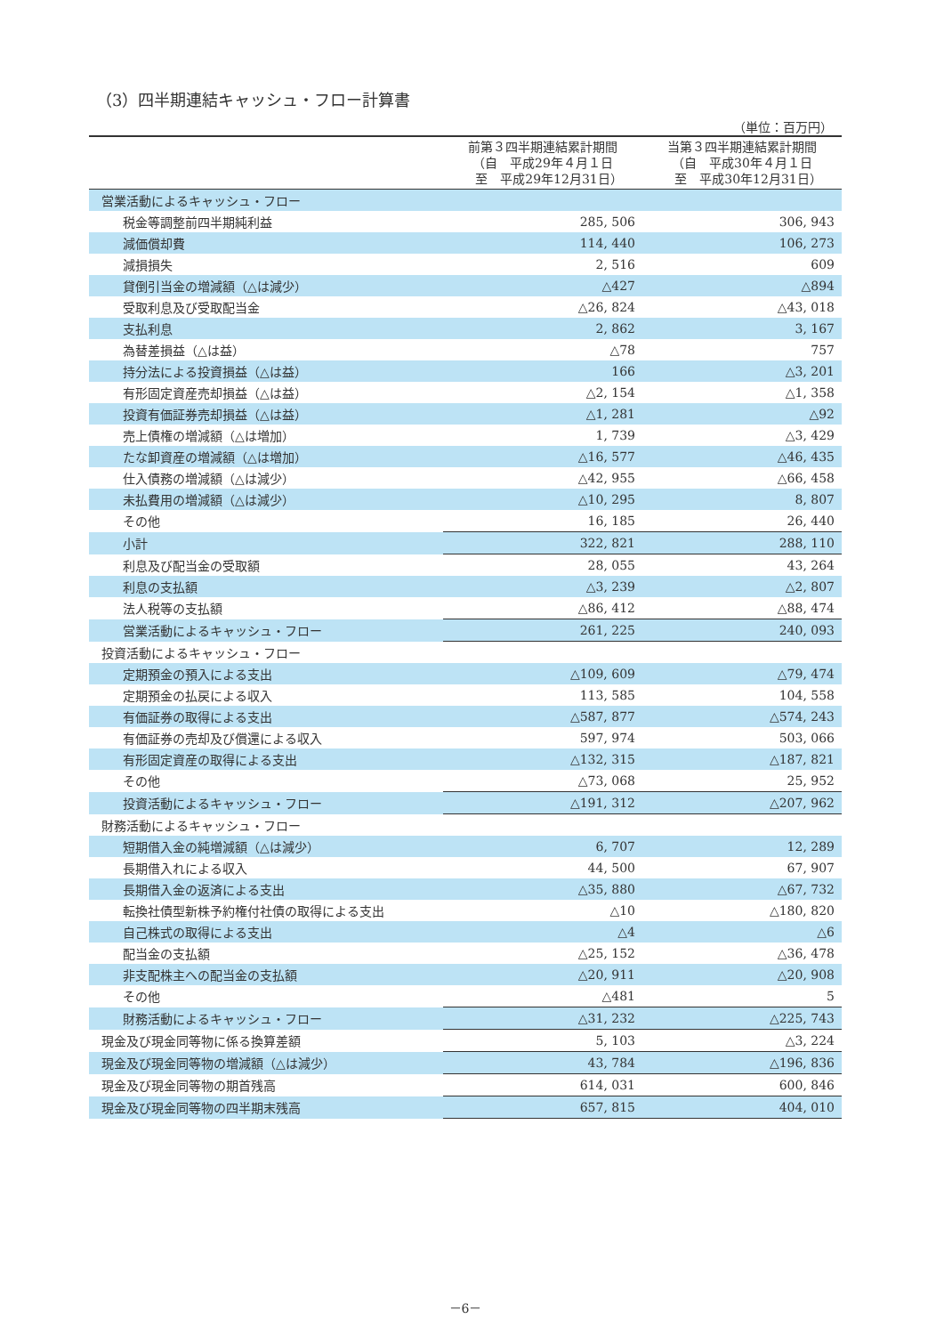（3）四半期連結キャッシュ・フロー計算書
（単位：百万円）
| | 前第３四半期連結累計期間 （自 平成29年４月１日 至 平成29年12月31日） | 当第３四半期連結累計期間 （自 平成30年４月１日 至 平成30年12月31日） |
| --- | --- | --- |
| 営業活動によるキャッシュ・フロー | | |
| 税金等調整前四半期純利益 | 285, 506 | 306, 943 |
| 減価償却費 | 114, 440 | 106, 273 |
| 減損損失 | 2, 516 | 609 |
| 貸倒引当金の増減額（△は減少） | △427 | △894 |
| 受取利息及び受取配当金 | △26, 824 | △43, 018 |
| 支払利息 | 2, 862 | 3, 167 |
| 為替差損益（△は益） | △78 | 757 |
| 持分法による投資損益（△は益） | 166 | △3, 201 |
| 有形固定資産売却損益（△は益） | △2, 154 | △1, 358 |
| 投資有価証券売却損益（△は益） | △1, 281 | △92 |
| 売上債権の増減額（△は増加） | 1, 739 | △3, 429 |
| たな卸資産の増減額（△は増加） | △16, 577 | △46, 435 |
| 仕入債務の増減額（△は減少） | △42, 955 | △66, 458 |
| 未払費用の増減額（△は減少） | △10, 295 | 8, 807 |
| その他 | 16, 185 | 26, 440 |
| 小計 | 322, 821 | 288, 110 |
| 利息及び配当金の受取額 | 28, 055 | 43, 264 |
| 利息の支払額 | △3, 239 | △2, 807 |
| 法人税等の支払額 | △86, 412 | △88, 474 |
| 営業活動によるキャッシュ・フロー | 261, 225 | 240, 093 |
| 投資活動によるキャッシュ・フロー | | |
| 定期預金の預入による支出 | △109, 609 | △79, 474 |
| 定期預金の払戻による収入 | 113, 585 | 104, 558 |
| 有価証券の取得による支出 | △587, 877 | △574, 243 |
| 有価証券の売却及び償還による収入 | 597, 974 | 503, 066 |
| 有形固定資産の取得による支出 | △132, 315 | △187, 821 |
| その他 | △73, 068 | 25, 952 |
| 投資活動によるキャッシュ・フロー | △191, 312 | △207, 962 |
| 財務活動によるキャッシュ・フロー | | |
| 短期借入金の純増減額（△は減少） | 6, 707 | 12, 289 |
| 長期借入れによる収入 | 44, 500 | 67, 907 |
| 長期借入金の返済による支出 | △35, 880 | △67, 732 |
| 転換社債型新株予約権付社債の取得による支出 | △10 | △180, 820 |
| 自己株式の取得による支出 | △4 | △6 |
| 配当金の支払額 | △25, 152 | △36, 478 |
| 非支配株主への配当金の支払額 | △20, 911 | △20, 908 |
| その他 | △481 | 5 |
| 財務活動によるキャッシュ・フロー | △31, 232 | △225, 743 |
| 現金及び現金同等物に係る換算差額 | 5, 103 | △3, 224 |
| 現金及び現金同等物の増減額（△は減少） | 43, 784 | △196, 836 |
| 現金及び現金同等物の期首残高 | 614, 031 | 600, 846 |
| 現金及び現金同等物の四半期末残高 | 657, 815 | 404, 010 |
－6－